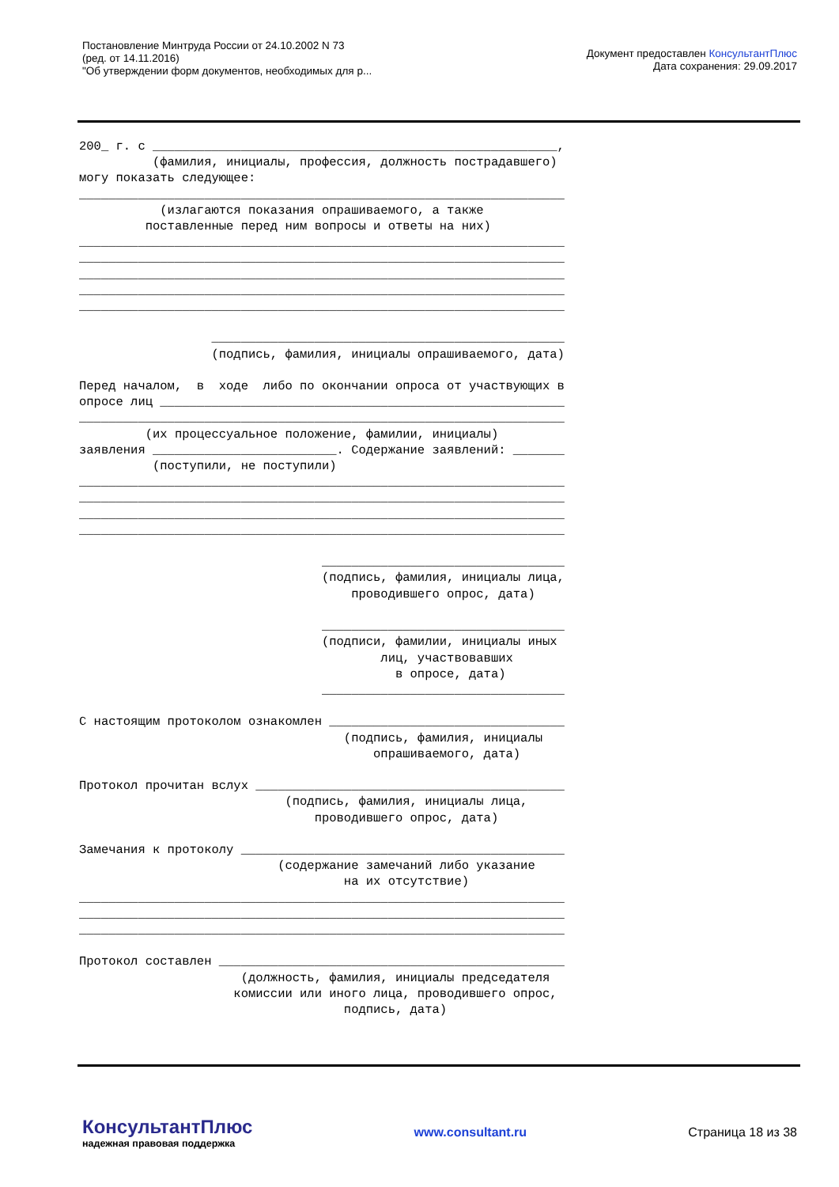Постановление Минтруда России от 24.10.2002 N 73
(ред. от 14.11.2016)
"Об утверждении форм документов, необходимых для р...
Документ предоставлен КонсультантПлюс
Дата сохранения: 29.09.2017
200_ г. с _______________________________________________________,
          (фамилия, инициалы, профессия, должность пострадавшего)
могу показать следующее:
__________________________________________________________________
           (излагаются показания опрашиваемого, а также
         поставленные перед ним вопросы и ответы на них)
__________________________________________________________________
__________________________________________________________________
__________________________________________________________________
__________________________________________________________________
__________________________________________________________________

                  ________________________________________________
                  (подпись, фамилия, инициалы опрашиваемого, дата)

Перед началом,  в  ходе  либо по окончании опроса от участвующих в
опросе лиц _______________________________________________________
__________________________________________________________________
         (их процессуальное положение, фамилии, инициалы)
заявления _________________________. Содержание заявлений: _______
          (поступили, не поступили)
__________________________________________________________________
__________________________________________________________________
__________________________________________________________________
__________________________________________________________________

                                 _________________________________
                                 (подпись, фамилия, инициалы лица,
                                     проводившего опрос, дата)

                                 _________________________________
                                 (подписи, фамилии, инициалы иных
                                         лиц, участвовавших
                                           в опросе, дата)
                                 _________________________________

С настоящим протоколом ознакомлен ________________________________
                                    (подпись, фамилия, инициалы
                                        опрашиваемого, дата)

Протокол прочитан вслух __________________________________________
                            (подпись, фамилия, инициалы лица,
                                проводившего опрос, дата)

Замечания к протоколу ____________________________________________
                           (содержание замечаний либо указание
                                    на их отсутствие)
__________________________________________________________________
__________________________________________________________________
__________________________________________________________________

Протокол составлен _______________________________________________
                      (должность, фамилия, инициалы председателя
                     комиссии или иного лица, проводившего опрос,
                                    подпись, дата)
КонсультантПлюс
надежная правовая поддержка
www.consultant.ru Страница 18 из 38